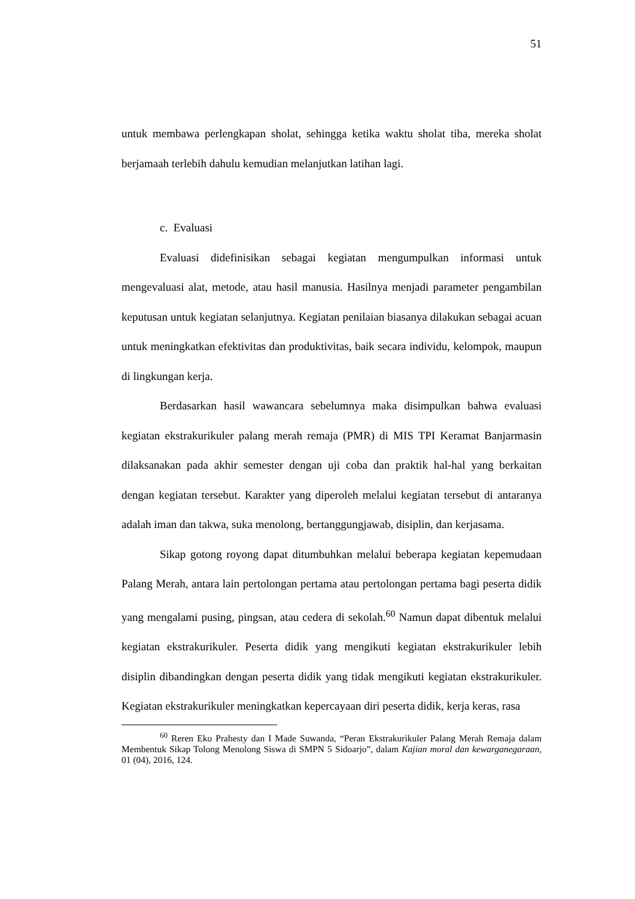51
untuk membawa perlengkapan sholat, sehingga ketika waktu sholat tiba, mereka sholat berjamaah terlebih dahulu kemudian melanjutkan latihan lagi.
c. Evaluasi
Evaluasi didefinisikan sebagai kegiatan mengumpulkan informasi untuk mengevaluasi alat, metode, atau hasil manusia. Hasilnya menjadi parameter pengambilan keputusan untuk kegiatan selanjutnya. Kegiatan penilaian biasanya dilakukan sebagai acuan untuk meningkatkan efektivitas dan produktivitas, baik secara individu, kelompok, maupun di lingkungan kerja.
Berdasarkan hasil wawancara sebelumnya maka disimpulkan bahwa evaluasi kegiatan ekstrakurikuler palang merah remaja (PMR) di MIS TPI Keramat Banjarmasin dilaksanakan pada akhir semester dengan uji coba dan praktik hal-hal yang berkaitan dengan kegiatan tersebut. Karakter yang diperoleh melalui kegiatan tersebut di antaranya adalah iman dan takwa, suka menolong, bertanggungjawab, disiplin, dan kerjasama.
Sikap gotong royong dapat ditumbuhkan melalui beberapa kegiatan kepemudaan Palang Merah, antara lain pertolongan pertama atau pertolongan pertama bagi peserta didik yang mengalami pusing, pingsan, atau cedera di sekolah.<sup>60</sup> Namun dapat dibentuk melalui kegiatan ekstrakurikuler. Peserta didik yang mengikuti kegiatan ekstrakurikuler lebih disiplin dibandingkan dengan peserta didik yang tidak mengikuti kegiatan ekstrakurikuler. Kegiatan ekstrakurikuler meningkatkan kepercayaan diri peserta didik, kerja keras, rasa
<sup>60</sup> Reren Eko Prahesty dan I Made Suwanda, “Peran Ekstrakurikuler Palang Merah Remaja dalam Membentuk Sikap Tolong Menolong Siswa di SMPN 5 Sidoarjo”, dalam Kajian moral dan kewarganegaraan, 01 (04), 2016, 124.